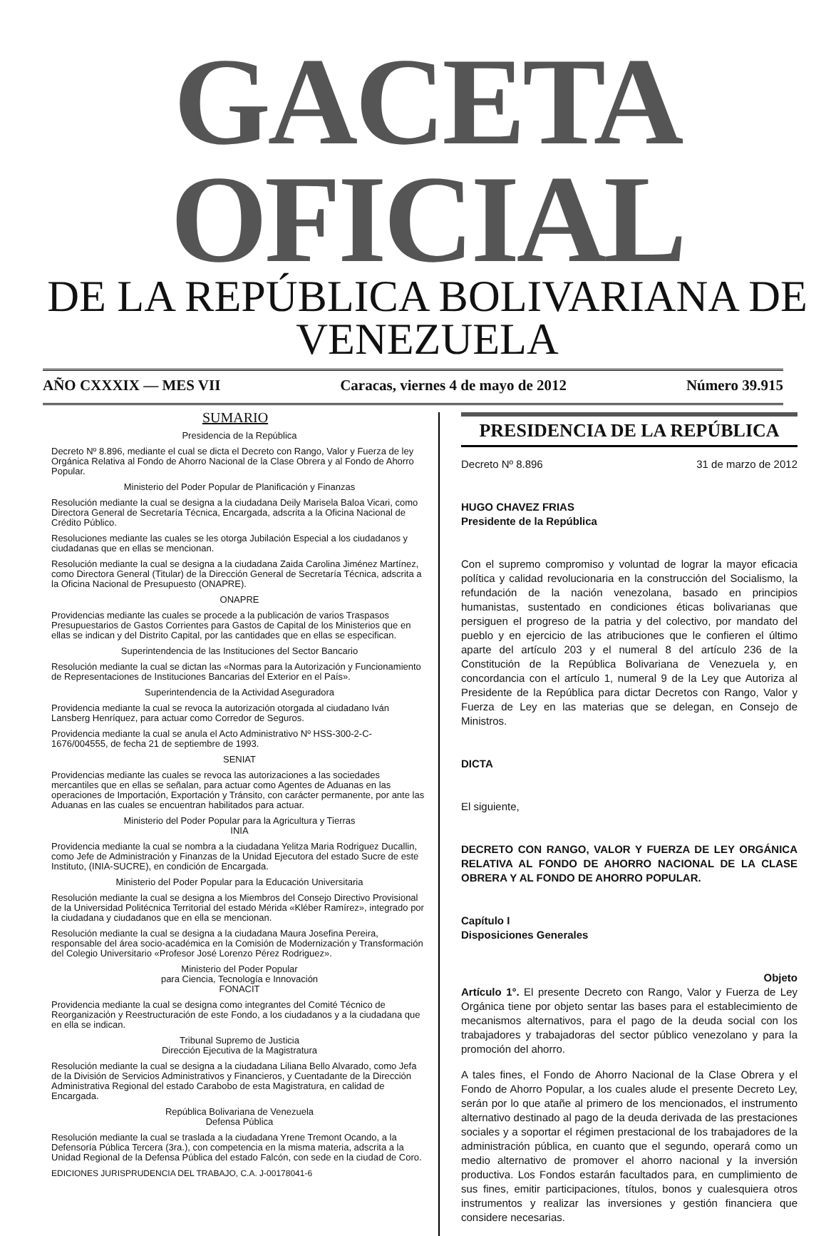GACETA OFICIAL
DE LA REPÚBLICA BOLIVARIANA DE VENEZUELA
AÑO CXXXIX — MES VII Caracas, viernes 4 de mayo de 2012 Número 39.915
SUMARIO
Presidencia de la República
Decreto Nº 8.896, mediante el cual se dicta el Decreto con Rango, Valor y Fuerza de ley Orgánica Relativa al Fondo de Ahorro Nacional de la Clase Obrera y al Fondo de Ahorro Popular.
Ministerio del Poder Popular de Planificación y Finanzas
Resolución mediante la cual se designa a la ciudadana Deily Marisela Baloa Vicari, como Directora General de Secretaría Técnica, Encargada, adscrita a la Oficina Nacional de Crédito Público.
Resoluciones mediante las cuales se les otorga Jubilación Especial a los ciudadanos y ciudadanas que en ellas se mencionan.
Resolución mediante la cual se designa a la ciudadana Zaida Carolina Jiménez Martínez, como Directora General (Titular) de la Dirección General de Secretaría Técnica, adscrita a la Oficina Nacional de Presupuesto (ONAPRE).
ONAPRE
Providencias mediante las cuales se procede a la publicación de varios Traspasos Presupuestarios de Gastos Corrientes para Gastos de Capital de los Ministerios que en ellas se indican y del Distrito Capital, por las cantidades que en ellas se especifican.
Superintendencia de las Instituciones del Sector Bancario
Resolución mediante la cual se dictan las «Normas para la Autorización y Funcionamiento de Representaciones de Instituciones Bancarias del Exterior en el País».
Superintendencia de la Actividad Aseguradora
Providencia mediante la cual se revoca la autorización otorgada al ciudadano Iván Lansberg Henríquez, para actuar como Corredor de Seguros.
Providencia mediante la cual se anula el Acto Administrativo Nº HSS-300-2-C-1676/004555, de fecha 21 de septiembre de 1993.
SENIAT
Providencias mediante las cuales se revoca las autorizaciones a las sociedades mercantiles que en ellas se señalan, para actuar como Agentes de Aduanas en las operaciones de Importación, Exportación y Tránsito, con carácter permanente, por ante las Aduanas en las cuales se encuentran habilitados para actuar.
Ministerio del Poder Popular para la Agricultura y Tierras
INIA
Providencia mediante la cual se nombra a la ciudadana Yelitza Maria Rodriguez Ducallin, como Jefe de Administración y Finanzas de la Unidad Ejecutora del estado Sucre de este Instituto, (INIA-SUCRE), en condición de Encargada.
Ministerio del Poder Popular para la Educación Universitaria
Resolución mediante la cual se designa a los Miembros del Consejo Directivo Provisional de la Universidad Politécnica Territorial del estado Mérida «Kléber Ramírez», integrado por la ciudadana y ciudadanos que en ella se mencionan.
Resolución mediante la cual se designa a la ciudadana Maura Josefina Pereira, responsable del área socio-académica en la Comisión de Modernización y Transformación del Colegio Universitario «Profesor José Lorenzo Pérez Rodriguez».
Ministerio del Poder Popular
para Ciencia, Tecnología e Innovación
FONACIT
Providencia mediante la cual se designa como integrantes del Comité Técnico de Reorganización y Reestructuración de este Fondo, a los ciudadanos y a la ciudadana que en ella se indican.
Tribunal Supremo de Justicia
Dirección Ejecutiva de la Magistratura
Resolución mediante la cual se designa a la ciudadana Liliana Bello Alvarado, como Jefa de la División de Servicios Administrativos y Financieros, y Cuentadante de la Dirección Administrativa Regional del estado Carabobo de esta Magistratura, en calidad de Encargada.
República Bolivariana de Venezuela
Defensa Pública
Resolución mediante la cual se traslada a la ciudadana Yrene Tremont Ocando, a la Defensoría Pública Tercera (3ra.), con competencia en la misma materia, adscrita a la Unidad Regional de la Defensa Pública del estado Falcón, con sede en la ciudad de Coro.
EDICIONES JURISPRUDENCIA DEL TRABAJO, C.A. J-00178041-6
PRESIDENCIA DE LA REPÚBLICA
Decreto Nº 8.896 31 de marzo de 2012
HUGO CHAVEZ FRIAS
Presidente de la República
Con el supremo compromiso y voluntad de lograr la mayor eficacia política y calidad revolucionaria en la construcción del Socialismo, la refundación de la nación venezolana, basado en principios humanistas, sustentado en condiciones éticas bolivarianas que persiguen el progreso de la patria y del colectivo, por mandato del pueblo y en ejercicio de las atribuciones que le confieren el último aparte del artículo 203 y el numeral 8 del artículo 236 de la Constitución de la República Bolivariana de Venezuela y, en concordancia con el artículo 1, numeral 9 de la Ley que Autoriza al Presidente de la República para dictar Decretos con Rango, Valor y Fuerza de Ley en las materias que se delegan, en Consejo de Ministros.
DICTA
El siguiente,
DECRETO CON RANGO, VALOR Y FUERZA DE LEY ORGÁNICA RELATIVA AL FONDO DE AHORRO NACIONAL DE LA CLASE OBRERA Y AL FONDO DE AHORRO POPULAR.
Capítulo I
Disposiciones Generales
Objeto
Artículo 1°. El presente Decreto con Rango, Valor y Fuerza de Ley Orgánica tiene por objeto sentar las bases para el establecimiento de mecanismos alternativos, para el pago de la deuda social con los trabajadores y trabajadoras del sector público venezolano y para la promoción del ahorro.
A tales fines, el Fondo de Ahorro Nacional de la Clase Obrera y el Fondo de Ahorro Popular, a los cuales alude el presente Decreto Ley, serán por lo que atañe al primero de los mencionados, el instrumento alternativo destinado al pago de la deuda derivada de las prestaciones sociales y a soportar el régimen prestacional de los trabajadores de la administración pública, en cuanto que el segundo, operará como un medio alternativo de promover el ahorro nacional y la inversión productiva. Los Fondos estarán facultados para, en cumplimiento de sus fines, emitir participaciones, títulos, bonos y cualesquiera otros instrumentos y realizar las inversiones y gestión financiera que considere necesarias.